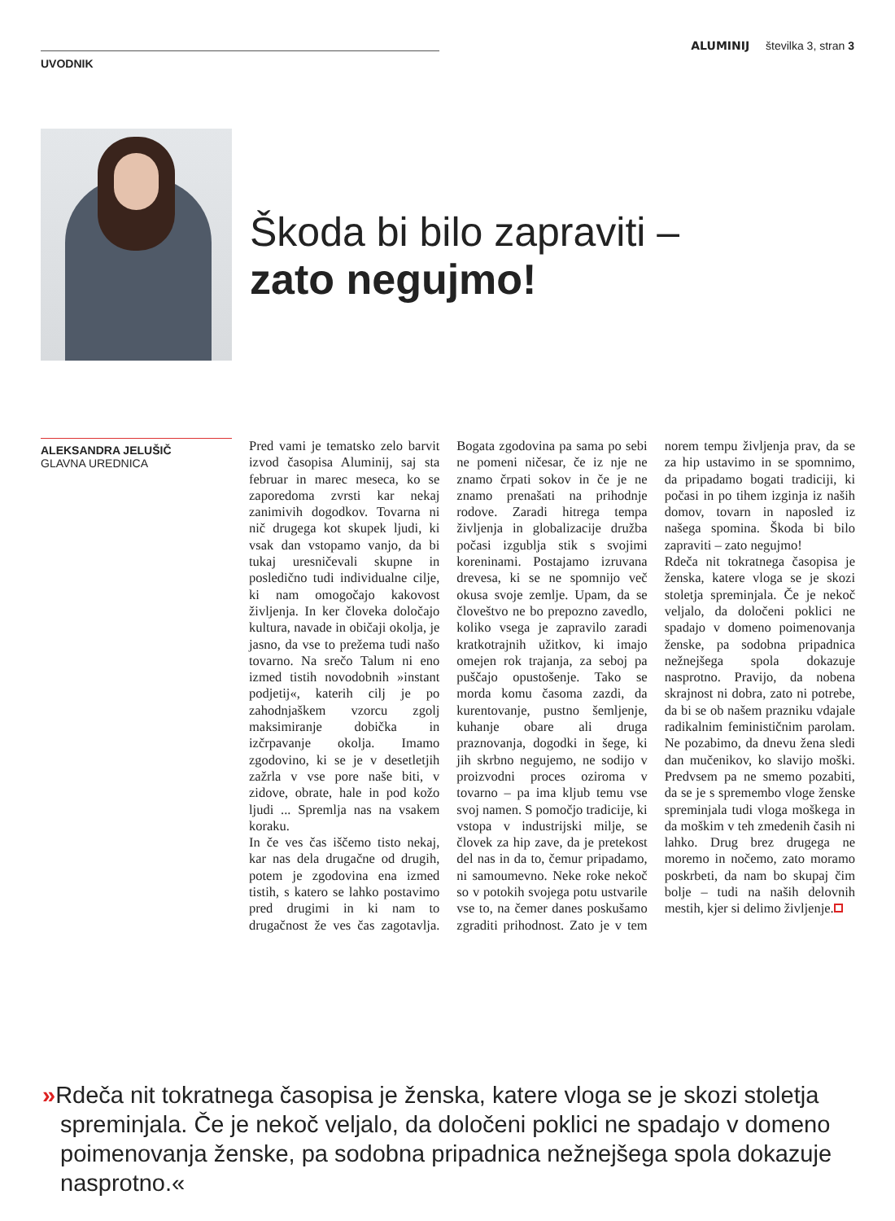ALUMINIJ številka 3, stran 3
UVODNIK
Škoda bi bilo zapraviti –
zato negujmo!
ALEKSANDRA JELUŠIČ
GLAVNA UREDNICA
Pred vami je tematsko zelo barvit izvod časopisa Aluminij, saj sta februar in marec meseca, ko se zaporedoma zvrsti kar nekaj zanimivih dogodkov. Tovarna ni nič drugega kot skupek ljudi, ki vsak dan vstopamo vanjo, da bi tukaj uresničevali skupne in posledično tudi individualne cilje, ki nam omogočajo kakovost življenja. In ker človeka določajo kultura, navade in običaji okolja, je jasno, da vse to prežema tudi našo tovarno. Na srečo Talum ni eno izmed tistih novodobnih »instant podjetij«, katerih cilj je po zahodnjaškem vzorcu zgolj maksimiranje dobička in izčrpavanje okolja. Imamo zgodovino, ki se je v desetletjih zažrla v vse pore naše biti, v zidove, obrate, hale in pod kožo ljudi ... Spremlja nas na vsakem koraku.
In če ves čas iščemo tisto nekaj, kar nas dela drugačne od drugih, potem je zgodovina ena izmed tistih, s katero se lahko postavimo pred drugimi in ki nam to drugačnost že ves čas zagotavlja. Bogata zgodovina pa sama po sebi ne pomeni ničesar, če iz nje ne znamo črpati sokov in če je ne znamo prenašati na prihodnje rodove. Zaradi hitrega tempa življenja in globalizacije družba počasi izgublja stik s svojimi koreninami. Postajamo izruvana drevesa, ki se ne spomnijo več okusa svoje zemlje. Upam, da se človeštvo ne bo prepozno zavedlo, koliko vsega je zapravilo zaradi kratkotrajnih užitkov, ki imajo omejen rok trajanja, za seboj pa puščajo opustošenje. Tako se morda komu časoma zazdi, da kurentovanje, pustno šemljenje, kuhanje obare ali druga praznovanja, dogodki in šege, ki jih skrbno negujemo, ne sodijo v proizvodni proces oziroma v tovarno – pa ima kljub temu vse svoj namen. S pomočjo tradicije, ki vstopa v industrijski milje, se človek za hip zave, da je pretekost del nas in da to, čemur pripadamo, ni samoumevno. Neke roke nekoč so v potokih svojega potu ustvarile vse to, na čemer danes poskušamo zgraditi prihodnost. Zato je v tem norem tempu življenja prav, da se za hip ustavimo in se spomnimo, da pripadamo bogati tradiciji, ki počasi in po tihem izginja iz naših domov, tovarn in naposled iz našega spomina. Škoda bi bilo zapraviti – zato negujmo!
Rdeča nit tokratnega časopisa je ženska, katere vloga se je skozi stoletja spreminjala. Če je nekoč veljalo, da določeni poklici ne spadajo v domeno poimenovanja ženske, pa sodobna pripadnica nežnejšega spola dokazuje nasprotno. Pravijo, da nobena skrajnost ni dobra, zato ni potrebe, da bi se ob našem prazniku vdajale radikalnim feminističnim parolam. Ne pozabimo, da dnevu žena sledi dan mučenikov, ko slavijo moški. Predvsem pa ne smemo pozabiti, da se je s spremembo vloge ženske spreminjala tudi vloga moškega in da moškim v teh zmedenih časih ni lahko. Drug brez drugega ne moremo in nočemo, zato moramo poskrbeti, da nam bo skupaj čim bolje – tudi na naših delovnih mestih, kjer si delimo življenje.
»Rdeča nit tokratnega časopisa je ženska, katere vloga se je skozi stoletja spreminjala. Če je nekoč veljalo, da določeni poklici ne spadajo v domeno poimenovanja ženske, pa sodobna pripadnica nežnejšega spola dokazuje nasprotno.«